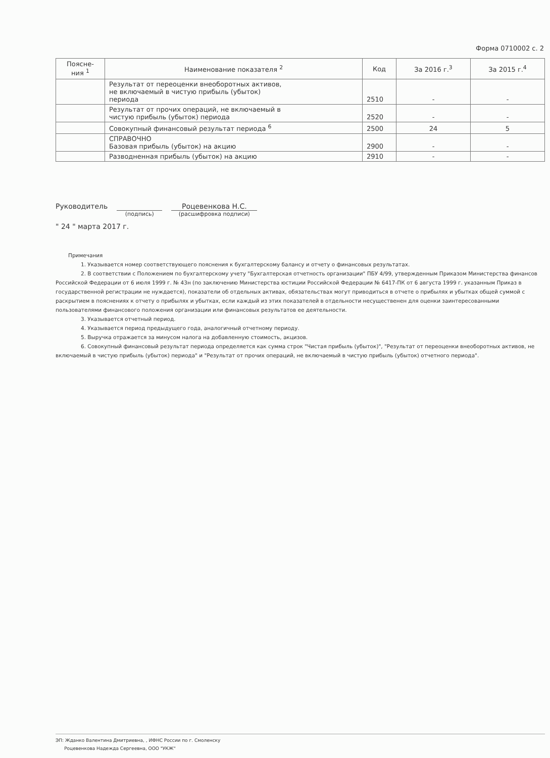Форма 0710002 с. 2
| Поясне- ния <sup>1</sup> | Наименование показателя <sup>2</sup> | Код | За 2016 г.<sup>3</sup> | За 2015 г.<sup>4</sup> |
| --- | --- | --- | --- | --- |
| | Результат от переоценки внеоборотных активов, не включаемый в чистую прибыль (убыток) периода | 2510 | - | - |
| | Результат от прочих операций, не включаемый в чистую прибыль (убыток) периода | 2520 | - | - |
| | Совокупный финансовый результат периода <sup>6</sup> | 2500 | 24 | 5 |
| | СПРАВОЧНО Базовая прибыль (убыток) на акцию | 2900 | - | - |
| | Разводненная прибыль (убыток) на акцию | 2910 | - | - |
Руководитель
(подпись)
Роцевенкова Н.С.
(расшифровка подписи)
" 24 " марта 2017 г.
Примечания
1. Указывается номер соответствующего пояснения к бухгалтерскому балансу и отчету о финансовых результатах.
2. В соответствии с Положением по бухгалтерскому учету "Бухгалтерская отчетность организации" ПБУ 4/99, утвержденным Приказом Министерства финансов Российской Федерации от 6 июля 1999 г. № 43н (по заключению Министерства юстиции Российской Федерации № 6417-ПК от 6 августа 1999 г. указанным Приказ в государственной регистрации не нуждается), показатели об отдельных активах, обязательствах могут приводиться в отчете о прибылях и убытках общей суммой с раскрытием в пояснениях к отчету о прибылях и убытках, если каждый из этих показателей в отдельности несущественен для оценки заинтересованными пользователями финансового положения организации или финансовых результатов ее деятельности.
3. Указывается отчетный период.
4. Указывается период предыдущего года, аналогичный отчетному периоду.
5. Выручка отражается за минусом налога на добавленную стоимость, акцизов.
6. Совокупный финансовый результат периода определяется как сумма строк "Чистая прибыль (убыток)", "Результат от переоценки внеоборотных активов, не включаемый в чистую прибыль (убыток) периода" и "Результат от прочих операций, не включаемый в чистую прибыль (убыток) отчетного периода".
ЭП: Жданко Валентина Дмитриевна, , ИФНС России по г. Смоленску
Роцевенкова Надежда Сергеевна, ООО "УКЖ"